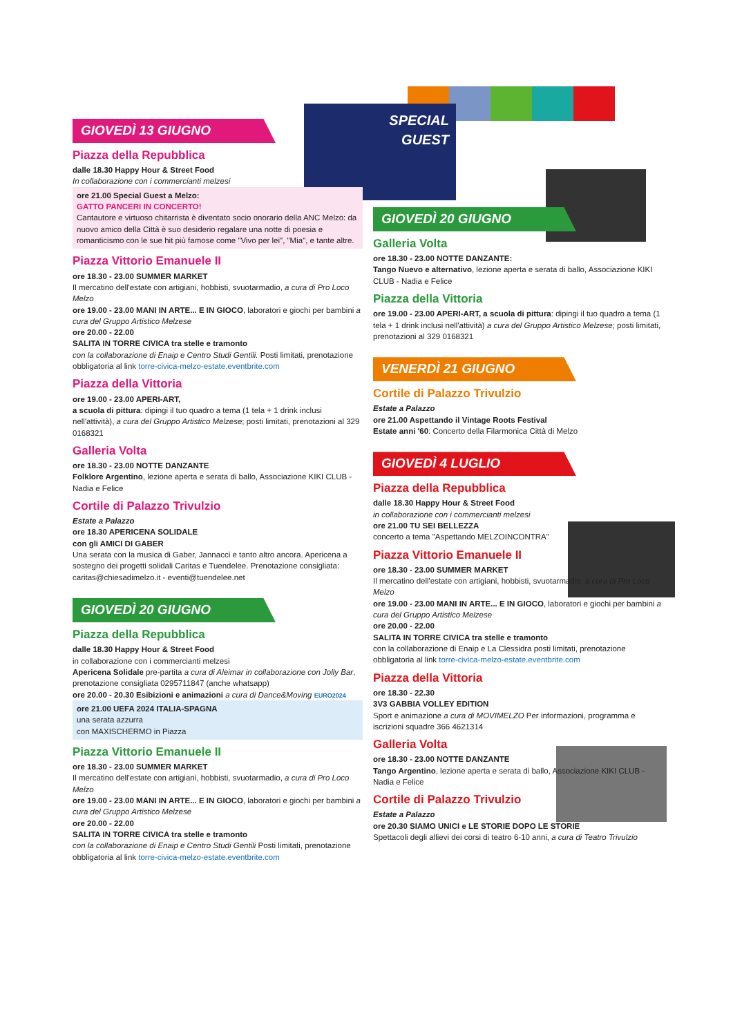SPECIAL
GUEST
GIOVEDÌ 13 GIUGNO
Piazza della Repubblica
dalle 18.30 Happy Hour & Street Food
In collaborazione con i commercianti melzesi
ore 21.00 Special Guest a Melzo:
GATTO PANCERI IN CONCERTO!
Cantautore e virtuoso chitarrista è diventato socio onorario della ANC Melzo: da nuovo amico della Città è suo desiderio regalare una notte di poesia e romanticismo con le sue hit più famose come "Vivo per lei", "Mia", e tante altre.
Piazza Vittorio Emanuele II
ore 18.30 - 23.00 SUMMER MARKET
Il mercatino dell'estate con artigiani, hobbisti, svuotarmadio, a cura di Pro Loco Melzo
ore 19.00 - 23.00 MANI IN ARTE... E IN GIOCO, laboratori e giochi per bambini a cura del Gruppo Artistico Melzese
ore 20.00 - 22.00
SALITA IN TORRE CIVICA tra stelle e tramonto
con la collaborazione di Enaip e Centro Studi Gentili. Posti limitati, prenotazione obbligatoria al link torre-civica-melzo-estate.eventbrite.com
Piazza della Vittoria
ore 19.00 - 23.00 APERI-ART,
a scuola di pittura: dipingi il tuo quadro a tema (1 tela + 1 drink inclusi nell'attività), a cura del Gruppo Artistico Melzese; posti limitati, prenotazioni al 329 0168321
Galleria Volta
ore 18.30 - 23.00 NOTTE DANZANTE
Folklore Argentino, lezione aperta e serata di ballo, Associazione KIKI CLUB - Nadia e Felice
Cortile di Palazzo Trivulzio
Estate a Palazzo
ore 18.30 APERICENA SOLIDALE
con gli AMICI DI GABER
Una serata con la musica di Gaber, Jannacci e tanto altro ancora. Apericena a sostegno dei progetti solidali Caritas e Tuendelee. Prenotazione consigliata: caritas@chiesadimelzo.it - eventi@tuendelee.net
GIOVEDÌ 20 GIUGNO
Piazza della Repubblica
dalle 18.30 Happy Hour & Street Food
in collaborazione con i commercianti melzesi
Apericena Solidale pre-partita a cura di Aleimar in collaborazione con Jolly Bar, prenotazione consigliata 0295711847 (anche whatsapp)
ore 20.00 - 20.30 Esibizioni e animazioni a cura di Dance&Moving EURO2024
ore 21.00 UEFA 2024 ITALIA-SPAGNA
una serata azzurra
con MAXISCHERMO in Piazza
Piazza Vittorio Emanuele II
ore 18.30 - 23.00 SUMMER MARKET
Il mercatino dell'estate con artigiani, hobbisti, svuotarmadio, a cura di Pro Loco Melzo
ore 19.00 - 23.00 MANI IN ARTE... E IN GIOCO, laboratori e giochi per bambini a cura del Gruppo Artistico Melzese
ore 20.00 - 22.00
SALITA IN TORRE CIVICA tra stelle e tramonto
con la collaborazione di Enaip e Centro Studi Gentili Posti limitati, prenotazione obbligatoria al link torre-civica-melzo-estate.eventbrite.com
GIOVEDÌ 20 GIUGNO
Galleria Volta
ore 18.30 - 23.00 NOTTE DANZANTE:
Tango Nuevo e alternativo, lezione aperta e serata di ballo, Associazione KIKI CLUB - Nadia e Felice
Piazza della Vittoria
ore 19.00 - 23.00 APERI-ART, a scuola di pittura: dipingi il tuo quadro a tema (1 tela + 1 drink inclusi nell'attività) a cura del Gruppo Artistico Melzese; posti limitati, prenotazioni al 329 0168321
VENERDÌ 21 GIUGNO
Cortile di Palazzo Trivulzio
Estate a Palazzo
ore 21.00 Aspettando il Vintage Roots Festival
Estate anni '60: Concerto della Filarmonica Città di Melzo
GIOVEDÌ 4 LUGLIO
Piazza della Repubblica
dalle 18.30 Happy Hour & Street Food
in collaborazione con i commercianti melzesi
ore 21.00 TU SEI BELLEZZA
concerto a tema "Aspettando MELZOINCONTRA"
Piazza Vittorio Emanuele II
ore 18.30 - 23.00 SUMMER MARKET
Il mercatino dell'estate con artigiani, hobbisti, svuotarmadio, a cura di Pro Loco Melzo
ore 19.00 - 23.00 MANI IN ARTE... E IN GIOCO, laboratori e giochi per bambini a cura del Gruppo Artistico Melzese
ore 20.00 - 22.00
SALITA IN TORRE CIVICA tra stelle e tramonto
con la collaborazione di Enaip e La Clessidra posti limitati, prenotazione obbligatoria al link torre-civica-melzo-estate.eventbrite.com
Piazza della Vittoria
ore 18.30 - 22.30
3V3 GABBIA VOLLEY EDITION
Sport e animazione a cura di MOVIMELZO Per informazioni, programma e iscrizioni squadre 366 4621314
Galleria Volta
ore 18.30 - 23.00 NOTTE DANZANTE
Tango Argentino, lezione aperta e serata di ballo, Associazione KIKI CLUB - Nadia e Felice
Cortile di Palazzo Trivulzio
Estate a Palazzo
ore 20.30 SIAMO UNICI e LE STORIE DOPO LE STORIE
Spettacoli degli allievi dei corsi di teatro 6-10 anni, a cura di Teatro Trivulzio